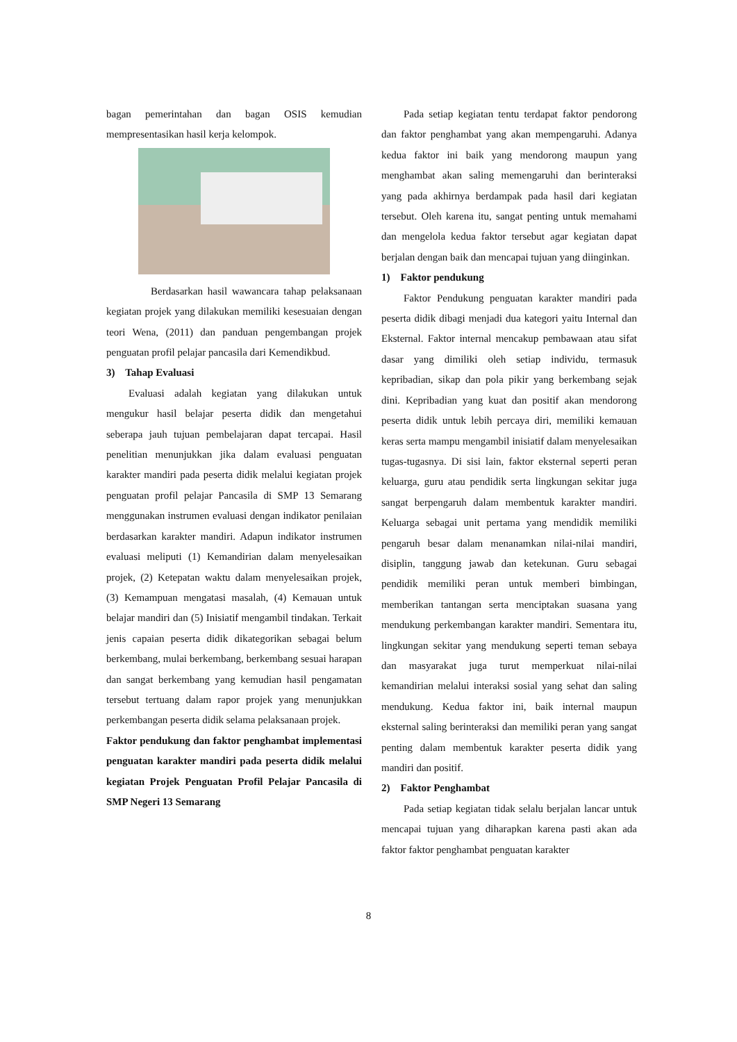bagan pemerintahan dan bagan OSIS kemudian mempresentasikan hasil kerja kelompok.
Berdasarkan hasil wawancara tahap pelaksanaan kegiatan projek yang dilakukan memiliki kesesuaian dengan teori Wena, (2011) dan panduan pengembangan projek penguatan profil pelajar pancasila dari Kemendikbud.
3) Tahap Evaluasi
Evaluasi adalah kegiatan yang dilakukan untuk mengukur hasil belajar peserta didik dan mengetahui seberapa jauh tujuan pembelajaran dapat tercapai. Hasil penelitian menunjukkan jika dalam evaluasi penguatan karakter mandiri pada peserta didik melalui kegiatan projek penguatan profil pelajar Pancasila di SMP 13 Semarang menggunakan instrumen evaluasi dengan indikator penilaian berdasarkan karakter mandiri. Adapun indikator instrumen evaluasi meliputi (1) Kemandirian dalam menyelesaikan projek, (2) Ketepatan waktu dalam menyelesaikan projek, (3) Kemampuan mengatasi masalah, (4) Kemauan untuk belajar mandiri dan (5) Inisiatif mengambil tindakan. Terkait jenis capaian peserta didik dikategorikan sebagai belum berkembang, mulai berkembang, berkembang sesuai harapan dan sangat berkembang yang kemudian hasil pengamatan tersebut tertuang dalam rapor projek yang menunjukkan perkembangan peserta didik selama pelaksanaan projek.
Faktor pendukung dan faktor penghambat implementasi penguatan karakter mandiri pada peserta didik melalui kegiatan Projek Penguatan Profil Pelajar Pancasila di SMP Negeri 13 Semarang
Pada setiap kegiatan tentu terdapat faktor pendorong dan faktor penghambat yang akan mempengaruhi. Adanya kedua faktor ini baik yang mendorong maupun yang menghambat akan saling memengaruhi dan berinteraksi yang pada akhirnya berdampak pada hasil dari kegiatan tersebut. Oleh karena itu, sangat penting untuk memahami dan mengelola kedua faktor tersebut agar kegiatan dapat berjalan dengan baik dan mencapai tujuan yang diinginkan.
1) Faktor pendukung
Faktor Pendukung penguatan karakter mandiri pada peserta didik dibagi menjadi dua kategori yaitu Internal dan Eksternal. Faktor internal mencakup pembawaan atau sifat dasar yang dimiliki oleh setiap individu, termasuk kepribadian, sikap dan pola pikir yang berkembang sejak dini. Kepribadian yang kuat dan positif akan mendorong peserta didik untuk lebih percaya diri, memiliki kemauan keras serta mampu mengambil inisiatif dalam menyelesaikan tugas-tugasnya. Di sisi lain, faktor eksternal seperti peran keluarga, guru atau pendidik serta lingkungan sekitar juga sangat berpengaruh dalam membentuk karakter mandiri. Keluarga sebagai unit pertama yang mendidik memiliki pengaruh besar dalam menanamkan nilai-nilai mandiri, disiplin, tanggung jawab dan ketekunan. Guru sebagai pendidik memiliki peran untuk memberi bimbingan, memberikan tantangan serta menciptakan suasana yang mendukung perkembangan karakter mandiri. Sementara itu, lingkungan sekitar yang mendukung seperti teman sebaya dan masyarakat juga turut memperkuat nilai-nilai kemandirian melalui interaksi sosial yang sehat dan saling mendukung. Kedua faktor ini, baik internal maupun eksternal saling berinteraksi dan memiliki peran yang sangat penting dalam membentuk karakter peserta didik yang mandiri dan positif.
2) Faktor Penghambat
Pada setiap kegiatan tidak selalu berjalan lancar untuk mencapai tujuan yang diharapkan karena pasti akan ada faktor faktor penghambat penguatan karakter
8